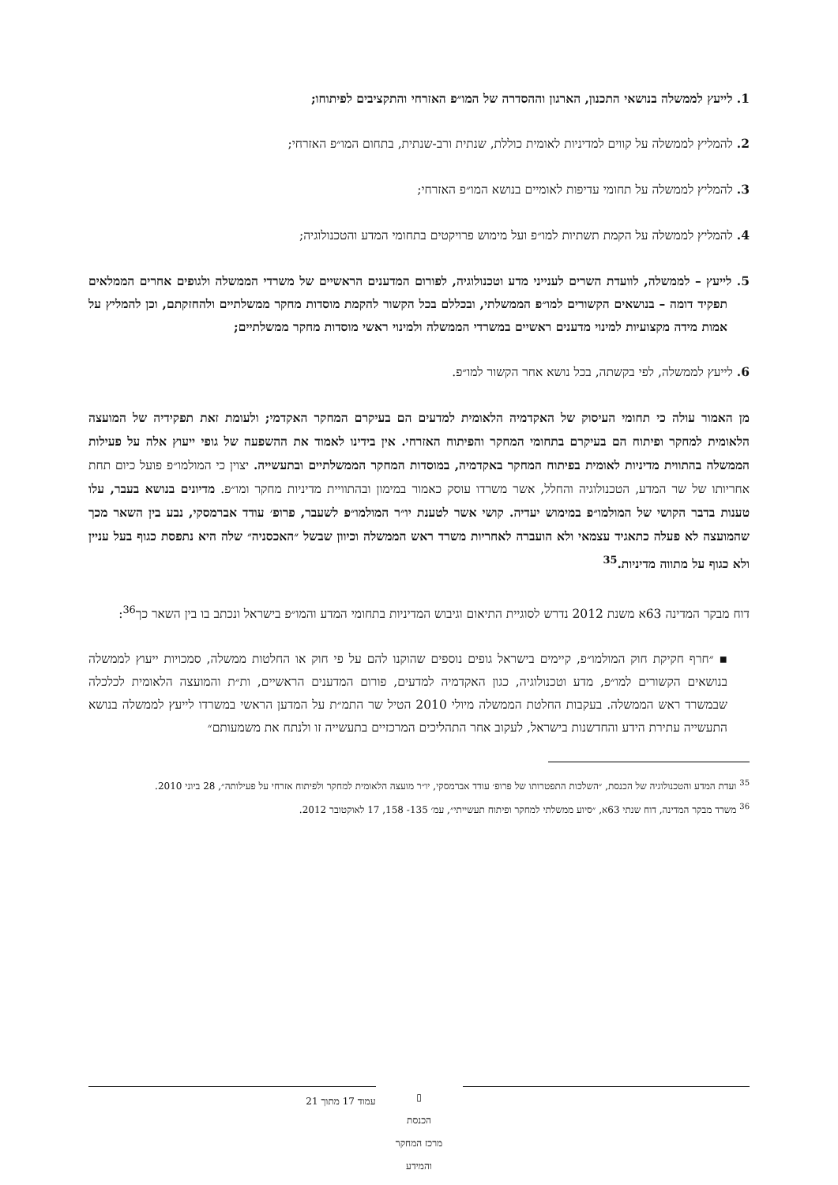1. לייעץ לממשלה בנושאי התכנון, הארגון וההסדרה של המו״פ האזרחי והתקציבים לפיתוחו;
2. להמליץ לממשלה על קווים למדיניות לאומית כוללת, שנתית ורב-שנתית, בתחום המו״פ האזרחי;
3. להמליץ לממשלה על תחומי עדיפות לאומיים בנושא המו״פ האזרחי;
4. להמליץ לממשלה על הקמת תשתיות למו״פ ועל מימוש פרויקטים בתחומי המדע והטכנולוגיה;
5. לייעץ – לממשלה, לוועדת השרים לענייני מדע וטכנולוגיה, לפורום המדענים הראשיים של משרדי הממשלה ולגופים אחרים הממלאים תפקיד דומה – בנושאים הקשורים למו״פ הממשלתי, ובכללם בכל הקשור להקמת מוסדות מחקר ממשלתיים ולהחזקתם, וכן להמליץ על אמות מידה מקצועיות למינוי מדענים ראשיים במשרדי הממשלה ולמינוי ראשי מוסדות מחקר ממשלתיים;
6. לייעץ לממשלה, לפי בקשתה, בכל נושא אחר הקשור למו״פ.
מן האמור עולה כי תחומי העיסוק של האקדמיה הלאומית למדעים הם בעיקרם המחקר האקדמי; ולעומת זאת תפקידיה של המועצה הלאומית למחקר ופיתוח הם בעיקרם בתחומי המחקר והפיתוח האזרחי. אין בידינו לאמוד את ההשפעה של גופי ייעוץ אלה על פעילות הממשלה בהתווית מדיניות לאומית בפיתוח המחקר באקדמיה, במוסדות המחקר הממשלתיים ובתעשייה. יצוין כי המולמו״פ פועל כיום תחת אחריותו של שר המדע, הטכנולוגיה והחלל, אשר משרדו עוסק כאמור במימון ובהתוויית מדיניות מחקר ומו״פ. מדיונים בנושא בעבר, עלו טענות בדבר הקושי של המולמו״פ במימוש יעדיה. קושי אשר לטענת יו״ר המולמו״פ לשעבר, פרופ׳ עודד אברמסקי, נבע בין השאר מכך שהמועצה לא פעלה כתאגיד עצמאי ולא הועברה לאחריות משרד ראש הממשלה וכיוון שבשל ״האכסניה״ שלה היא נתפסת כגוף בעל עניין ולא כגוף על מתווה מדיניות.<sup>35</sup>
דוח מבקר המדינה 63א משנת 2012 נדרש לסוגיית התיאום וגיבוש המדיניות בתחומי המדע והמו״פ בישראל ונכתב בו בין השאר כך<sup>36</sup>:
▪ ״חרף חקיקת חוק המולמו״פ, קיימים בישראל גופים נוספים שהוקנו להם על פי חוק או החלטות ממשלה, סמכויות ייעוץ לממשלה בנושאים הקשורים למו״פ, מדע וטכנולוגיה, כגון האקדמיה למדעים, פורום המדענים הראשיים, ות״ת והמועצה הלאומית לכלכלה שבמשרד ראש הממשלה. בעקבות החלטת הממשלה מיולי 2010 הטיל שר התמ״ת על המדען הראשי במשרדו לייעץ לממשלה בנושא התעשייה עתירת הידע והחדשנות בישראל, לעקוב אחר התהליכים המרכזיים בתעשייה זו ולנתח את משמעותם״
<sup>35</sup> ועדת המדע והטכנולוגיה של הכנסת, ״השלכות התפטרותו של פרופ׳ עודד אברמסקי, יו״ר מועצה הלאומית למחקר ולפיתוח אזרחי על פעילותה״, 28 ביוני 2010.
<sup>36</sup> משרד מבקר המדינה, דוח שנתי 63א, ״סיוע ממשלתי למחקר ופיתוח תעשייתי״, עמ׳ 135- 158, 17 לאוקטובר 2012.
▯
הכנסת
מרכז המחקר והמידע
עמוד 17 מתוך 21